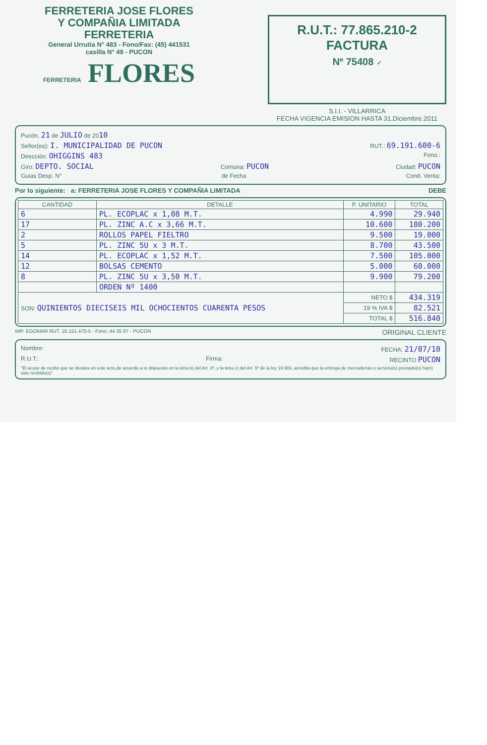FERRETERIA JOSE FLORES
Y COMPAÑIA LIMITADA
FERRETERIA
General Urrutia N° 483 - Fono/Fax: (45) 441531
casilla N° 49 - PUCON
FERRETERIA FLORES
R.U.T.: 77.865.210-2
FACTURA
Nº 75408 ✓
S.I.I. - VILLARRICA
FECHA VIGENCIA EMISION HASTA 31.Diciembre.2011
Pucón, 21 de JULIO de 2010
Señor(es): I. MUNICIPALIDAD DE PUCON RUT.: 69.191.600-6
Dirección: OHIGGINS 483 Fono.:
Giro: DEPTO. SOCIAL Comuna: PUCON Ciudad: PUCON
Guias Desp. N° de Fecha Cond. Venta:
Por lo siguiente: a: FERRETERIA JOSE FLORES Y COMPAÑIA LIMITADA DEBE
| CANTIDAD | DETALLE | P. UNITARIO | TOTAL |
| --- | --- | --- | --- |
| 6 | PL. ECOPLAC x 1,08 M.T. | 4.990 | 29.940 |
| 17 | PL. ZINC A.C x 3,66 M.T. | 10.600 | 180.200 |
| 2 | ROLLOS PAPEL FIELTRO | 9.500 | 19.000 |
| 5 | PL. ZINC 5U x 3 M.T. | 8.700 | 43.500 |
| 14 | PL. ECOPLAC x 1,52 M.T. | 7.500 | 105.000 |
| 12 | BOLSAS CEMENTO | 5.000 | 60.000 |
| 8 | PL. ZINC 5U x 3,50 M.T. | 9.900 | 79.200 |
| | ORDEN Nº 1400 | | |
| SON: QUINIENTOS DIECISEIS MIL OCHOCIENTOS CUARENTA PESOS | | NETO $ | 434.319 |
| | | 19 % IVA $ | 82.521 |
| | | TOTAL $ | 516.840 |
IMP. EGOMAR RUT. 16.151.470-5 - Fono: 44 35 87 - PUCON ORIGINAL CLIENTE
Nombre: FECHA: 21/07/10
R.U.T.: Firma: RECINTO PUCON
"El acuse de recibo que se declara en este acto,de acuerdo a lo dispuesto en la letra b) del Art. 4º, y la letra c) del Art. 5º de la ley 19.983, acredita que la entrega de mercaderías o servicio(s) prestado(s) ha(n) sido recibido(s)"